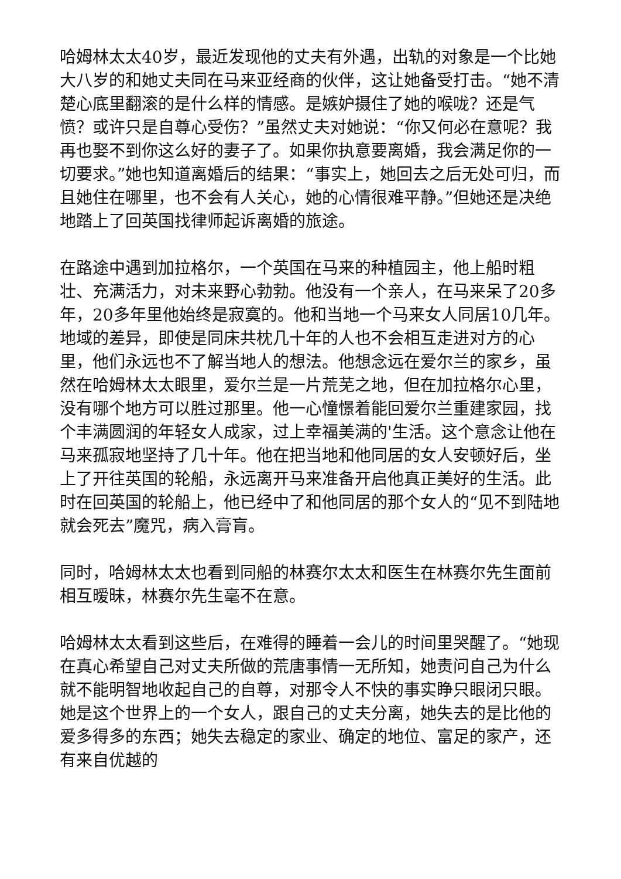哈姆林太太40岁，最近发现他的丈夫有外遇，出轨的对象是一个比她大八岁的和她丈夫同在马来亚经商的伙伴，这让她备受打击。“她不清楚心底里翻滚的是什么样的情感。是嫉妒摄住了她的喉咙？还是气愤？或许只是自尊心受伤？”虽然丈夫对她说：“你又何必在意呢？我再也娶不到你这么好的妻子了。如果你执意要离婚，我会满足你的一切要求。”她也知道离婚后的结果：“事实上，她回去之后无处可归，而且她住在哪里，也不会有人关心，她的心情很难平静。”但她还是决绝地踏上了回英国找律师起诉离婚的旅途。
在路途中遇到加拉格尔，一个英国在马来的种植园主，他上船时粗壮、充满活力，对未来野心勃勃。他没有一个亲人，在马来呆了20多年，20多年里他始终是寂寞的。他和当地一个马来女人同居10几年。地域的差异，即使是同床共枕几十年的人也不会相互走进对方的心里，他们永远也不了解当地人的想法。他想念远在爱尔兰的家乡，虽然在哈姆林太太眼里，爱尔兰是一片荒芜之地，但在加拉格尔心里，没有哪个地方可以胜过那里。他一心憧憬着能回爱尔兰重建家园，找个丰满圆润的年轻女人成家，过上幸福美满的'生活。这个意念让他在马来孤寂地坚持了几十年。他在把当地和他同居的女人安顿好后，坐上了开往英国的轮船，永远离开马来准备开启他真正美好的生活。此时在回英国的轮船上，他已经中了和他同居的那个女人的“见不到陆地就会死去”魔咒，病入膏肓。
同时，哈姆林太太也看到同船的林赛尔太太和医生在林赛尔先生面前相互暧昧，林赛尔先生毫不在意。
哈姆林太太看到这些后，在难得的睡着一会儿的时间里哭醒了。“她现在真心希望自己对丈夫所做的荒唐事情一无所知，她责问自己为什么就不能明智地收起自己的自尊，对那令人不快的事实睁只眼闭只眼。她是这个世界上的一个女人，跟自己的丈夫分离，她失去的是比他的爱多得多的东西；她失去稳定的家业、确定的地位、富足的家产，还有来自优越的